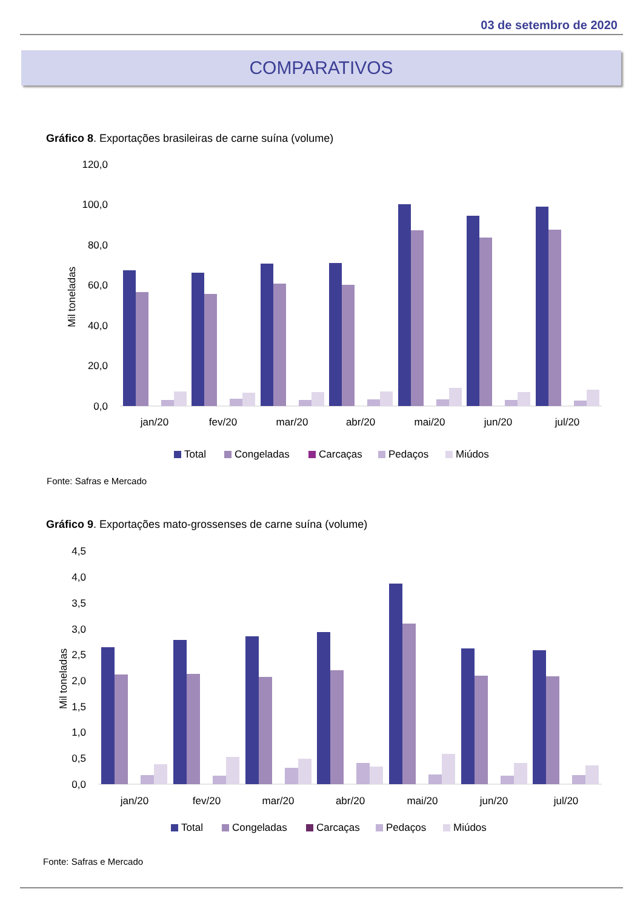03 de setembro de 2020
COMPARATIVOS
Gráfico 8. Exportações brasileiras de carne suína (volume)
120,0
100,0
80,0
60,0
40,0
20,0
0,0
Mil toneladas
jan/20
fev/20
mar/20
abr/20
mai/20
jun/20
jul/20
Total
Congeladas
Carcaças
Pedaços
Miúdos
Fonte: Safras e Mercado
Gráfico 9. Exportações mato-grossenses de carne suína (volume)
4,5
4,0
3,5
3,0
2,5
2,0
1,5
1,0
0,5
0,0
Mil toneladas
jan/20
fev/20
mar/20
abr/20
mai/20
jun/20
jul/20
Total
Congeladas
Carcaças
Pedaços
Miúdos
Fonte: Safras e Mercado